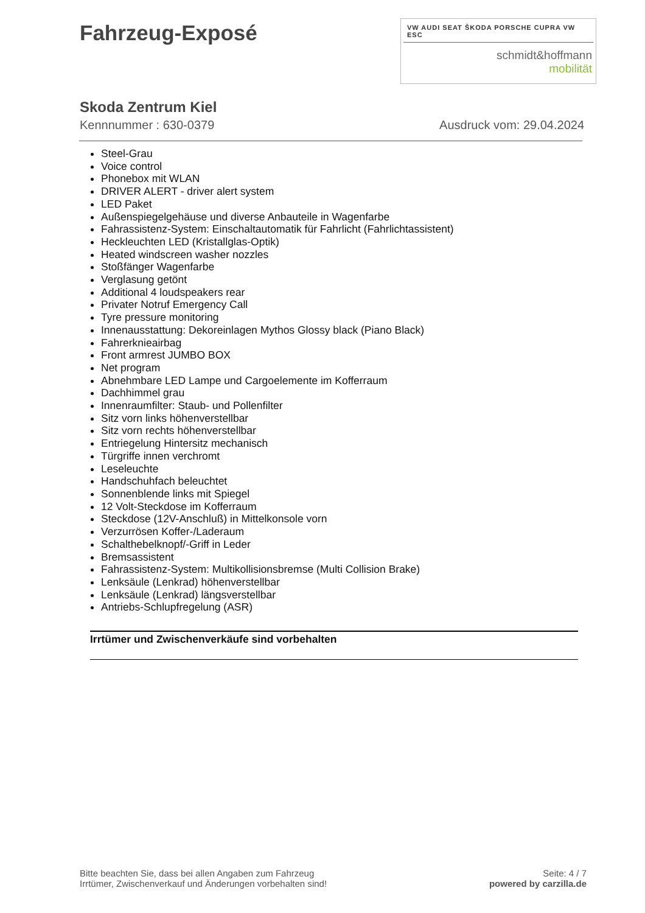Fahrzeug-Exposé
VW AUDI SEAT ŠKODA PORSCHE CUPRA VW ESC
schmidt&hoffmann
mobilität
Skoda Zentrum Kiel
Kennnummer : 630-0379 Ausdruck vom: 29.04.2024
Steel-Grau
Voice control
Phonebox mit WLAN
DRIVER ALERT - driver alert system
LED Paket
Außenspiegelgehäuse und diverse Anbauteile in Wagenfarbe
Fahrassistenz-System: Einschaltautomatik für Fahrlicht (Fahrlichtassistent)
Heckleuchten LED (Kristallglas-Optik)
Heated windscreen washer nozzles
Stoßfänger Wagenfarbe
Verglasung getönt
Additional 4 loudspeakers rear
Privater Notruf Emergency Call
Tyre pressure monitoring
Innenausstattung: Dekoreinlagen Mythos Glossy black (Piano Black)
Fahrerknieairbag
Front armrest JUMBO BOX
Net program
Abnehmbare LED Lampe und Cargoelemente im Kofferraum
Dachhimmel grau
Innenraumfilter: Staub- und Pollenfilter
Sitz vorn links höhenverstellbar
Sitz vorn rechts höhenverstellbar
Entriegelung Hintersitz mechanisch
Türgriffe innen verchromt
Leseleuchte
Handschuhfach beleuchtet
Sonnenblende links mit Spiegel
12 Volt-Steckdose im Kofferraum
Steckdose (12V-Anschluß) in Mittelkonsole vorn
Verzurrösen Koffer-/Laderaum
Schalthebelknopf/-Griff in Leder
Bremsassistent
Fahrassistenz-System: Multikollisionsbremse (Multi Collision Brake)
Lenksäule (Lenkrad) höhenverstellbar
Lenksäule (Lenkrad) längsverstellbar
Antriebs-Schlupfregelung (ASR)
Irrtümer und Zwischenverkäufe sind vorbehalten
Bitte beachten Sie, dass bei allen Angaben zum Fahrzeug
Irrtümer, Zwischenverkauf und Änderungen vorbehalten sind!
Seite: 4 / 7
powered by carzilla.de